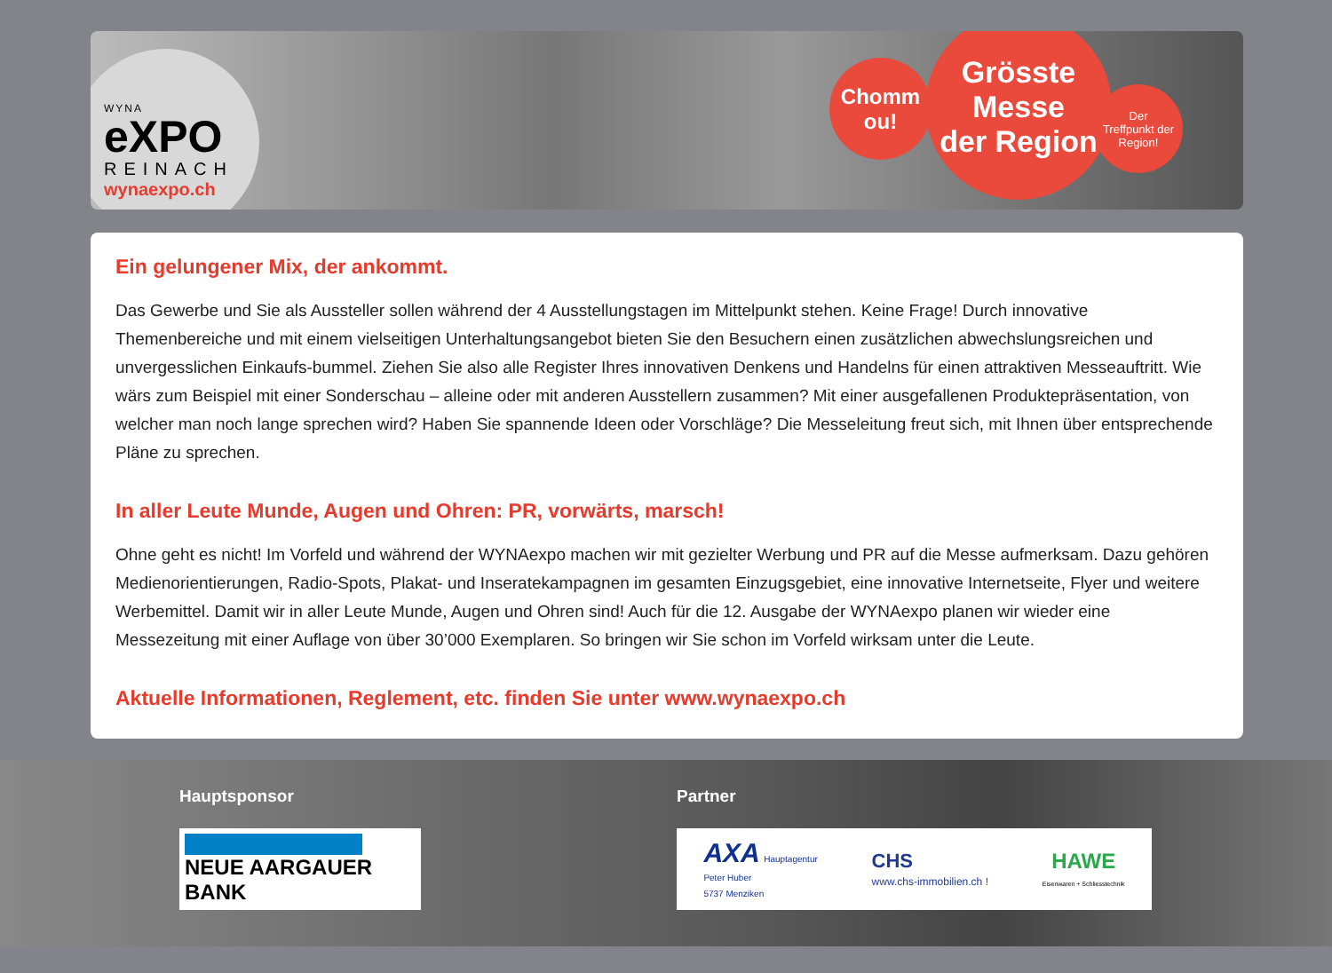WYNA
eXPO
REINACH
wynaexpo.ch
Chomm
ou!
Grösste
Messe
der Region
Der
Treffpunkt der
Region!
Ein gelungener Mix, der ankommt.
Das Gewerbe und Sie als Aussteller sollen während der 4 Ausstellungstagen im Mittelpunkt stehen. Keine Frage! Durch innovative Themenbereiche und mit einem vielseitigen Unterhaltungsangebot bieten Sie den Besuchern einen zusätzlichen abwechslungsreichen und unvergesslichen Einkaufs-bummel. Ziehen Sie also alle Register Ihres innovativen Denkens und Handelns für einen attraktiven Messeauftritt. Wie wärs zum Beispiel mit einer Sonderschau – alleine oder mit anderen Ausstellern zusammen? Mit einer ausgefallenen Produktepräsentation, von welcher man noch lange sprechen wird? Haben Sie spannende Ideen oder Vorschläge? Die Messeleitung freut sich, mit Ihnen über entsprechende Pläne zu sprechen.
In aller Leute Munde, Augen und Ohren: PR, vorwärts, marsch!
Ohne geht es nicht! Im Vorfeld und während der WYNAexpo machen wir mit gezielter Werbung und PR auf die Messe aufmerksam. Dazu gehören Medienorientierungen, Radio-Spots, Plakat- und Inseratekampagnen im gesamten Einzugsgebiet, eine innovative Internetseite, Flyer und weitere Werbemittel. Damit wir in aller Leute Munde, Augen und Ohren sind! Auch für die 12. Ausgabe der WYNAexpo planen wir wieder eine Messezeitung mit einer Auflage von über 30’000 Exemplaren. So bringen wir Sie schon im Vorfeld wirksam unter die Leute.
Aktuelle Informationen, Reglement, etc. finden Sie unter www.wynaexpo.ch
Hauptsponsor
NEUE AARGAUER BANK
Partner
AXA Hauptagentur
Peter Huber
5737 Menziken
CHS
www.chs-immobilien.ch !
HAWE
Eisenwaren + Schliesstechnik